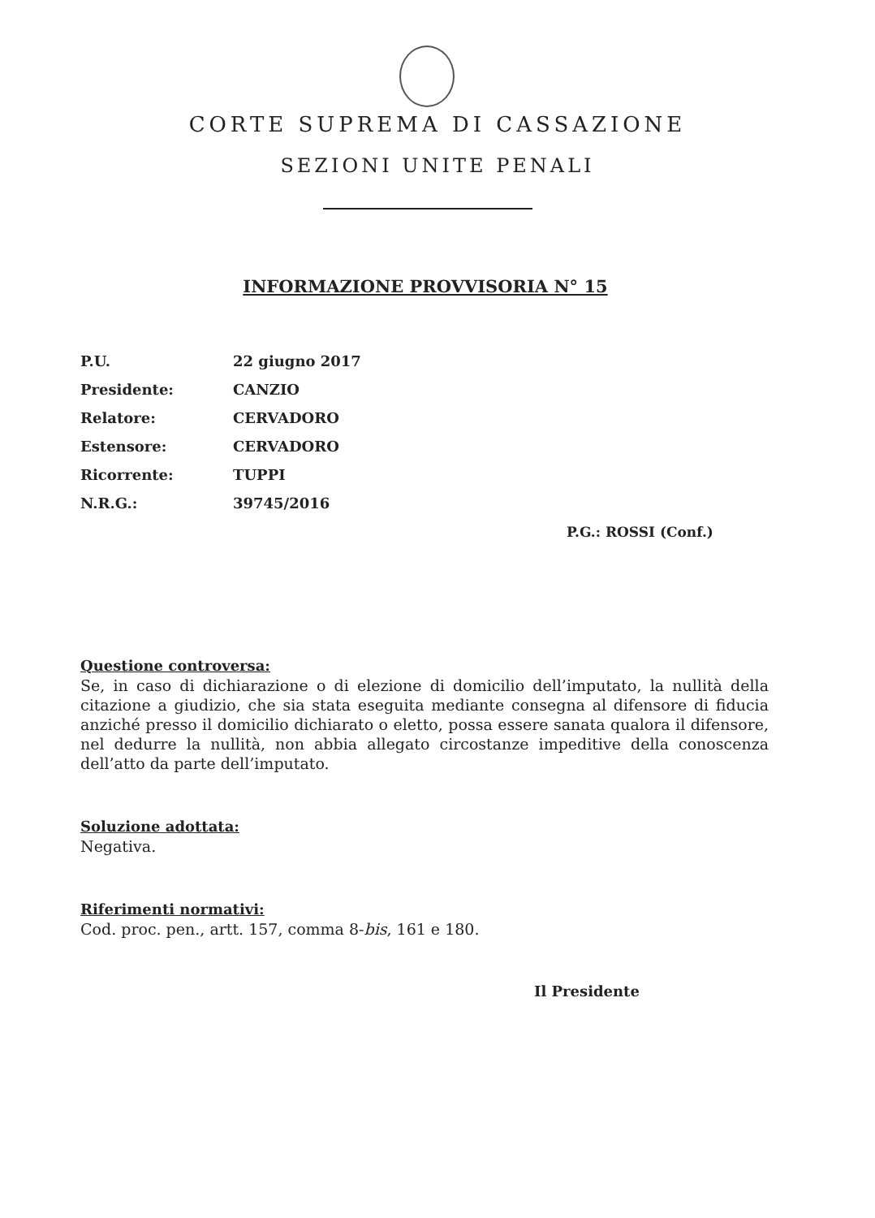CORTE SUPREMA DI CASSAZIONE
SEZIONI UNITE PENALI
INFORMAZIONE PROVVISORIA N° 15
| P.U. | 22 giugno 2017 |
| Presidente: | CANZIO |
| Relatore: | CERVADORO |
| Estensore: | CERVADORO |
| Ricorrente: | TUPPI |
| N.R.G.: | 39745/2016 |
P.G.: ROSSI (Conf.)
Questione controversa:
Se, in caso di dichiarazione o di elezione di domicilio dell’imputato, la nullità della citazione a giudizio, che sia stata eseguita mediante consegna al difensore di fiducia anziché presso il domicilio dichiarato o eletto, possa essere sanata qualora il difensore, nel dedurre la nullità, non abbia allegato circostanze impeditive della conoscenza dell’atto da parte dell’imputato.
Soluzione adottata:
Negativa.
Riferimenti normativi:
Cod. proc. pen., artt. 157, comma 8-bis, 161 e 180.
Il Presidente